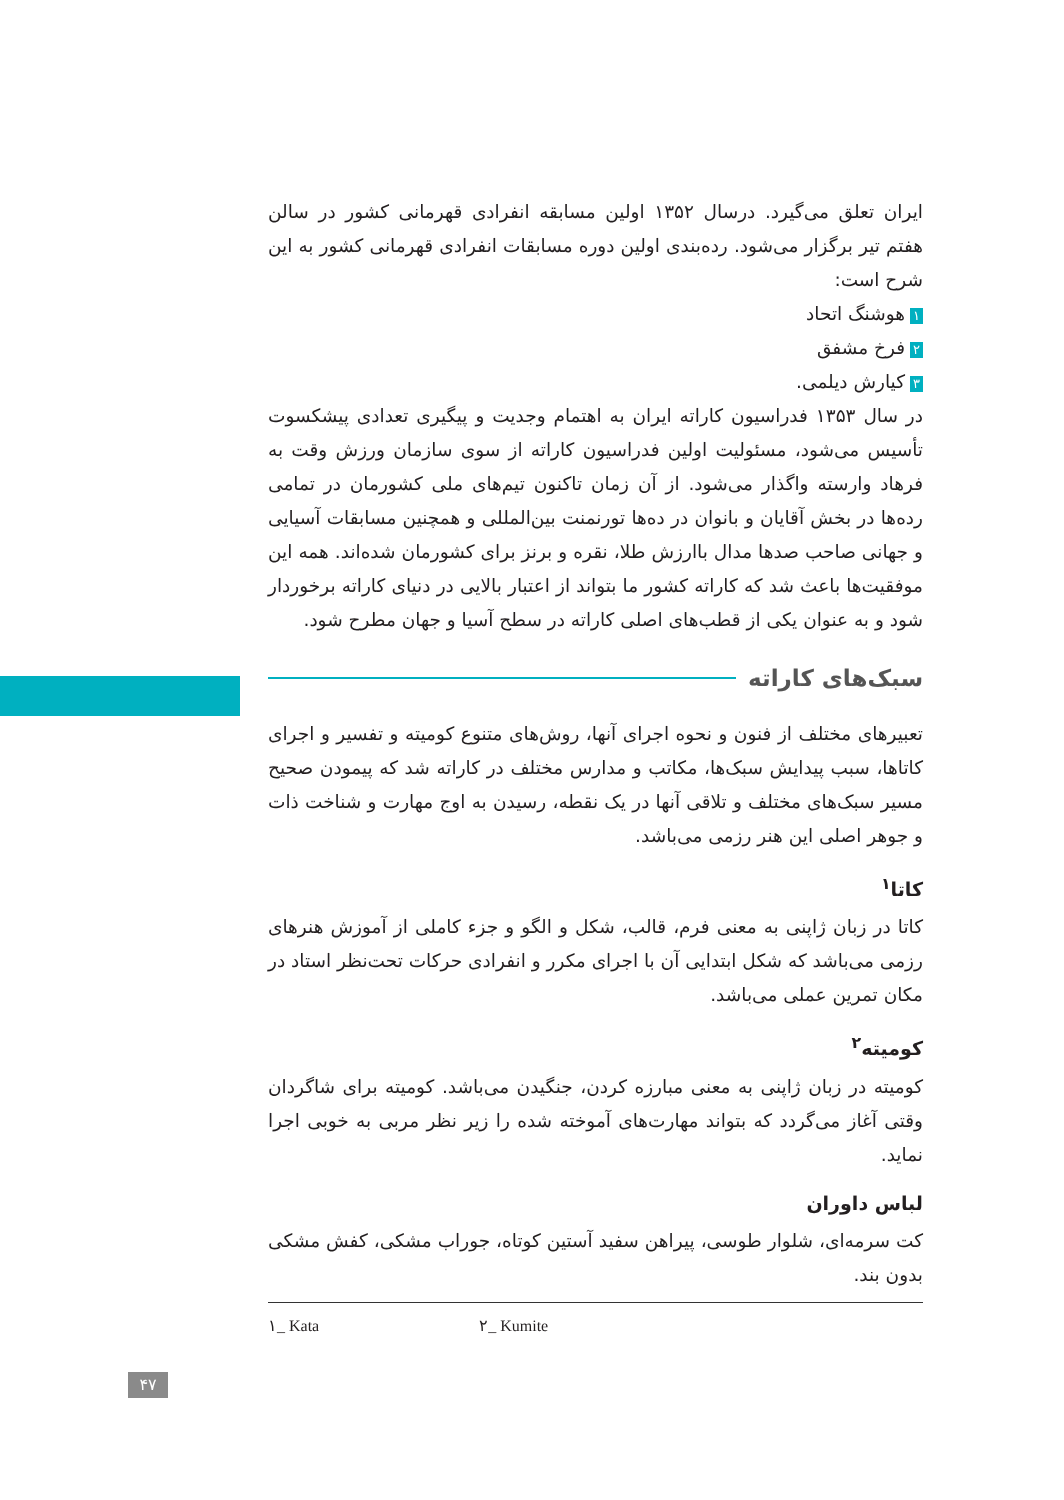ایران تعلق می‌گیرد. درسال ۱۳۵۲ اولین مسابقه انفرادی قهرمانی کشور در سالن هفتم تیر برگزار می‌شود. رده‌بندی اولین دوره مسابقات انفرادی قهرمانی کشور به این شرح است:
۱ هوشنگ اتحاد
۲ فرخ مشفق
۳ کیارش دیلمی.
در سال ۱۳۵۳ فدراسیون کاراته ایران به اهتمام وجدیت و پیگیری تعدادی پیشکسوت تأسیس می‌شود، مسئولیت اولین فدراسیون کاراته از سوی سازمان ورزش وقت به فرهاد وارسته واگذار می‌شود. از آن زمان تاکنون تیم‌های ملی کشورمان در تمامی رده‌ها در بخش آقایان و بانوان در ده‌ها تورنمنت بین‌المللی و همچنین مسابقات آسیایی و جهانی صاحب صدها مدال باارزش طلا، نقره و برنز برای کشورمان شده‌اند. همه این موفقیت‌ها باعث شد که کاراته کشور ما بتواند از اعتبار بالایی در دنیای کاراته برخوردار شود و به عنوان یکی از قطب‌های اصلی کاراته در سطح آسیا و جهان مطرح شود.
سبک‌های کاراته
تعبیرهای مختلف از فنون و نحوه اجرای آنها، روش‌های متنوع کومیته و تفسیر و اجرای کاتاها، سبب پیدایش سبک‌ها، مکاتب و مدارس مختلف در کاراته شد که پیمودن صحیح مسیر سبک‌های مختلف و تلاقی آنها در یک نقطه، رسیدن به اوج مهارت و شناخت ذات و جوهر اصلی این هنر رزمی می‌باشد.
کاتا<sup>۱</sup>
کاتا در زبان ژاپنی به معنی فرم، قالب، شکل و الگو و جزء کاملی از آموزش هنرهای رزمی می‌باشد که شکل ابتدایی آن با اجرای مکرر و انفرادی حرکات تحت‌نظر استاد در مکان تمرین عملی می‌باشد.
کومیته<sup>۲</sup>
کومیته در زبان ژاپنی به معنی مبارزه کردن، جنگیدن می‌باشد. کومیته برای شاگردان وقتی آغاز می‌گردد که بتواند مهارت‌های آموخته شده را زیر نظر مربی به خوبی اجرا نماید.
لباس داوران
کت سرمه‌ای، شلوار طوسی، پیراهن سفید آستین کوتاه، جوراب مشکی، کفش مشکی بدون بند.
۱_ Kata ۲_ Kumite
۴۷